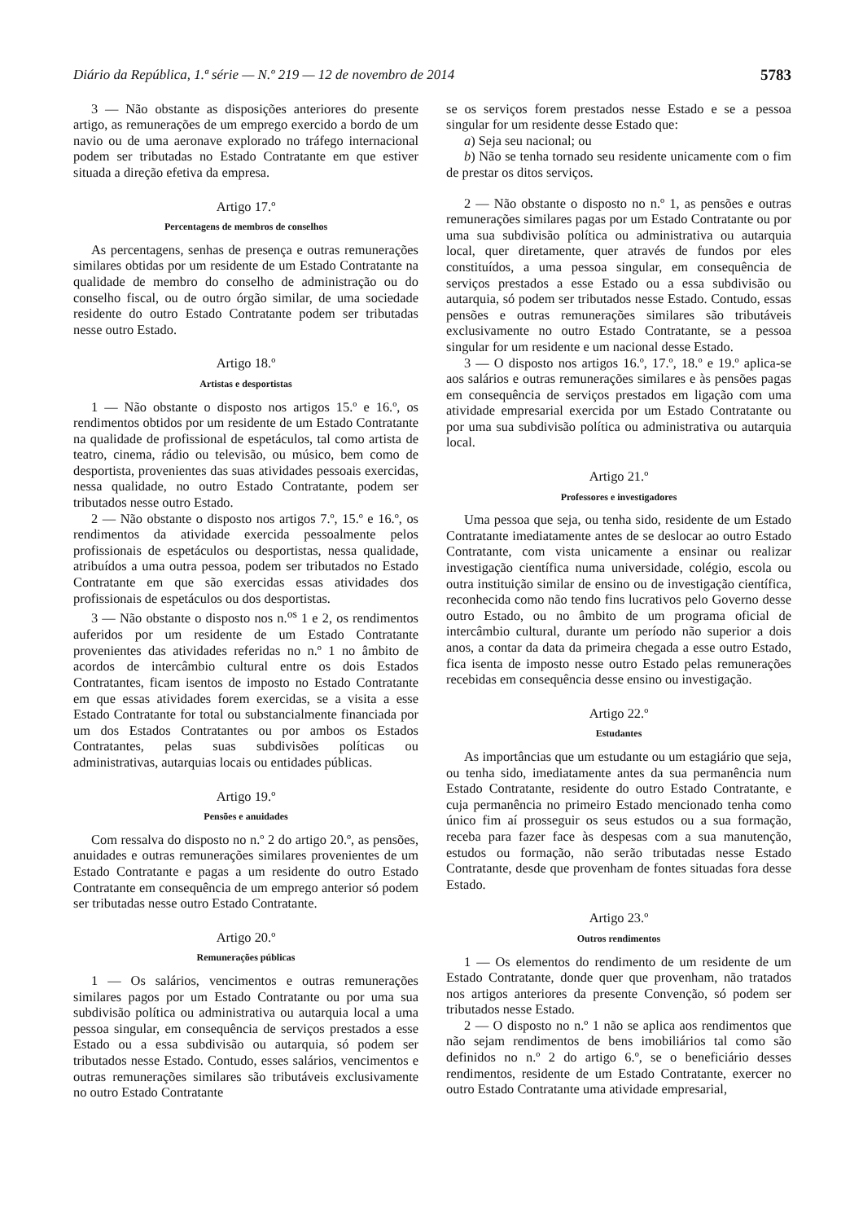Diário da República, 1.ª série — N.º 219 — 12 de novembro de 2014 5783
3 — Não obstante as disposições anteriores do presente artigo, as remunerações de um emprego exercido a bordo de um navio ou de uma aeronave explorado no tráfego internacional podem ser tributadas no Estado Contratante em que estiver situada a direção efetiva da empresa.
Artigo 17.º
Percentagens de membros de conselhos
As percentagens, senhas de presença e outras remunerações similares obtidas por um residente de um Estado Contratante na qualidade de membro do conselho de administração ou do conselho fiscal, ou de outro órgão similar, de uma sociedade residente do outro Estado Contratante podem ser tributadas nesse outro Estado.
Artigo 18.º
Artistas e desportistas
1 — Não obstante o disposto nos artigos 15.º e 16.º, os rendimentos obtidos por um residente de um Estado Contratante na qualidade de profissional de espetáculos, tal como artista de teatro, cinema, rádio ou televisão, ou músico, bem como de desportista, provenientes das suas atividades pessoais exercidas, nessa qualidade, no outro Estado Contratante, podem ser tributados nesse outro Estado.
2 — Não obstante o disposto nos artigos 7.º, 15.º e 16.º, os rendimentos da atividade exercida pessoalmente pelos profissionais de espetáculos ou desportistas, nessa qualidade, atribuídos a uma outra pessoa, podem ser tributados no Estado Contratante em que são exercidas essas atividades dos profissionais de espetáculos ou dos desportistas.
3 — Não obstante o disposto nos n.<sup>os</sup> 1 e 2, os rendimentos auferidos por um residente de um Estado Contratante provenientes das atividades referidas no n.º 1 no âmbito de acordos de intercâmbio cultural entre os dois Estados Contratantes, ficam isentos de imposto no Estado Contratante em que essas atividades forem exercidas, se a visita a esse Estado Contratante for total ou substancialmente financiada por um dos Estados Contratantes ou por ambos os Estados Contratantes, pelas suas subdivisões políticas ou administrativas, autarquias locais ou entidades públicas.
Artigo 19.º
Pensões e anuidades
Com ressalva do disposto no n.º 2 do artigo 20.º, as pensões, anuidades e outras remunerações similares provenientes de um Estado Contratante e pagas a um residente do outro Estado Contratante em consequência de um emprego anterior só podem ser tributadas nesse outro Estado Contratante.
Artigo 20.º
Remunerações públicas
1 — Os salários, vencimentos e outras remunerações similares pagos por um Estado Contratante ou por uma sua subdivisão política ou administrativa ou autarquia local a uma pessoa singular, em consequência de serviços prestados a esse Estado ou a essa subdivisão ou autarquia, só podem ser tributados nesse Estado. Contudo, esses salários, vencimentos e outras remunerações similares são tributáveis exclusivamente no outro Estado Contratante
se os serviços forem prestados nesse Estado e se a pessoa singular for um residente desse Estado que:
a) Seja seu nacional; ou
b) Não se tenha tornado seu residente unicamente com o fim de prestar os ditos serviços.
2 — Não obstante o disposto no n.º 1, as pensões e outras remunerações similares pagas por um Estado Contratante ou por uma sua subdivisão política ou administrativa ou autarquia local, quer diretamente, quer através de fundos por eles constituídos, a uma pessoa singular, em consequência de serviços prestados a esse Estado ou a essa subdivisão ou autarquia, só podem ser tributados nesse Estado. Contudo, essas pensões e outras remunerações similares são tributáveis exclusivamente no outro Estado Contratante, se a pessoa singular for um residente e um nacional desse Estado.
3 — O disposto nos artigos 16.º, 17.º, 18.º e 19.º aplica-se aos salários e outras remunerações similares e às pensões pagas em consequência de serviços prestados em ligação com uma atividade empresarial exercida por um Estado Contratante ou por uma sua subdivisão política ou administrativa ou autarquia local.
Artigo 21.º
Professores e investigadores
Uma pessoa que seja, ou tenha sido, residente de um Estado Contratante imediatamente antes de se deslocar ao outro Estado Contratante, com vista unicamente a ensinar ou realizar investigação científica numa universidade, colégio, escola ou outra instituição similar de ensino ou de investigação científica, reconhecida como não tendo fins lucrativos pelo Governo desse outro Estado, ou no âmbito de um programa oficial de intercâmbio cultural, durante um período não superior a dois anos, a contar da data da primeira chegada a esse outro Estado, fica isenta de imposto nesse outro Estado pelas remunerações recebidas em consequência desse ensino ou investigação.
Artigo 22.º
Estudantes
As importâncias que um estudante ou um estagiário que seja, ou tenha sido, imediatamente antes da sua permanência num Estado Contratante, residente do outro Estado Contratante, e cuja permanência no primeiro Estado mencionado tenha como único fim aí prosseguir os seus estudos ou a sua formação, receba para fazer face às despesas com a sua manutenção, estudos ou formação, não serão tributadas nesse Estado Contratante, desde que provenham de fontes situadas fora desse Estado.
Artigo 23.º
Outros rendimentos
1 — Os elementos do rendimento de um residente de um Estado Contratante, donde quer que provenham, não tratados nos artigos anteriores da presente Convenção, só podem ser tributados nesse Estado.
2 — O disposto no n.º 1 não se aplica aos rendimentos que não sejam rendimentos de bens imobiliários tal como são definidos no n.º 2 do artigo 6.º, se o beneficiário desses rendimentos, residente de um Estado Contratante, exercer no outro Estado Contratante uma atividade empresarial,